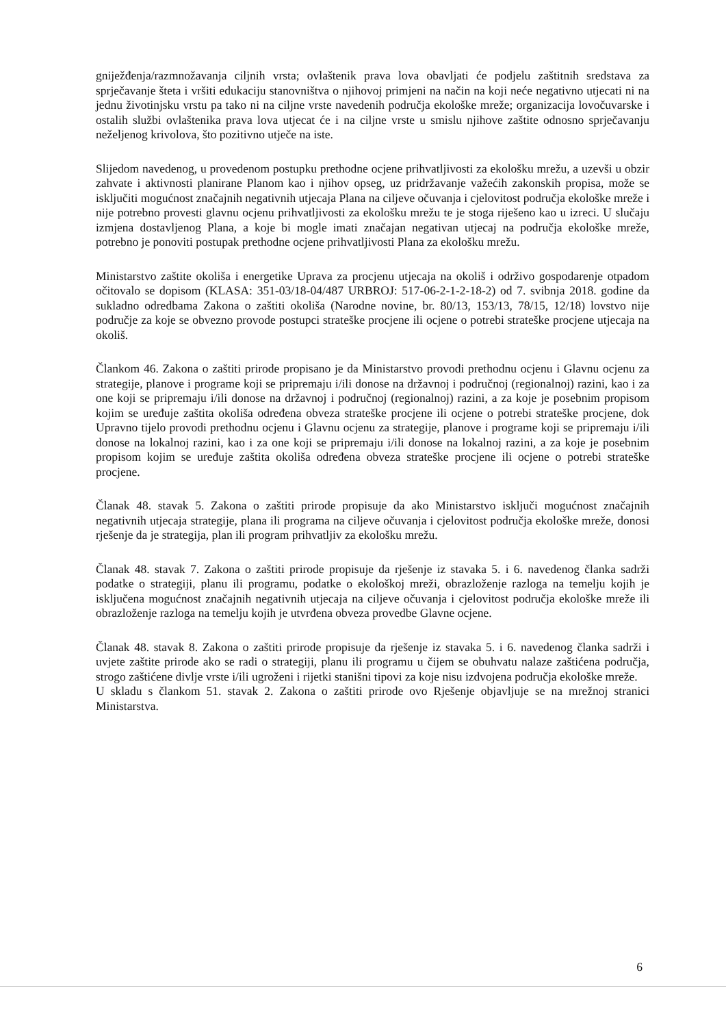gniježđenja/razmnožavanja ciljnih vrsta; ovlaštenik prava lova obavljati će podjelu zaštitnih sredstava za sprječavanje šteta i vršiti edukaciju stanovništva o njihovoj primjeni na način na koji neće negativno utjecati ni na jednu životinjsku vrstu pa tako ni na ciljne vrste navedenih područja ekološke mreže; organizacija lovočuvarske i ostalih službi ovlaštenika prava lova utjecat će i na ciljne vrste u smislu njihove zaštite odnosno sprječavanju neželjenog krivolova, što pozitivno utječe na iste.
Slijedom navedenog, u provedenom postupku prethodne ocjene prihvatljivosti za ekološku mrežu, a uzevši u obzir zahvate i aktivnosti planirane Planom kao i njihov opseg, uz pridržavanje važećih zakonskih propisa, može se isključiti mogućnost značajnih negativnih utjecaja Plana na ciljeve očuvanja i cjelovitost područja ekološke mreže i nije potrebno provesti glavnu ocjenu prihvatljivosti za ekološku mrežu te je stoga riješeno kao u izreci. U slučaju izmjena dostavljenog Plana, a koje bi mogle imati značajan negativan utjecaj na područja ekološke mreže, potrebno je ponoviti postupak prethodne ocjene prihvatljivosti Plana za ekološku mrežu.
Ministarstvo zaštite okoliša i energetike Uprava za procjenu utjecaja na okoliš i održivo gospodarenje otpadom očitovalo se dopisom (KLASA: 351-03/18-04/487 URBROJ: 517-06-2-1-2-18-2) od 7. svibnja 2018. godine da sukladno odredbama Zakona o zaštiti okoliša (Narodne novine, br. 80/13, 153/13, 78/15, 12/18) lovstvo nije područje za koje se obvezno provode postupci strateške procjene ili ocjene o potrebi strateške procjene utjecaja na okoliš.
Člankom 46. Zakona o zaštiti prirode propisano je da Ministarstvo provodi prethodnu ocjenu i Glavnu ocjenu za strategije, planove i programe koji se pripremaju i/ili donose na državnoj i područnoj (regionalnoj) razini, kao i za one koji se pripremaju i/ili donose na državnoj i područnoj (regionalnoj) razini, a za koje je posebnim propisom kojim se uređuje zaštita okoliša određena obveza strateške procjene ili ocjene o potrebi strateške procjene, dok Upravno tijelo provodi prethodnu ocjenu i Glavnu ocjenu za strategije, planove i programe koji se pripremaju i/ili donose na lokalnoj razini, kao i za one koji se pripremaju i/ili donose na lokalnoj razini, a za koje je posebnim propisom kojim se uređuje zaštita okoliša određena obveza strateške procjene ili ocjene o potrebi strateške procjene.
Članak 48. stavak 5. Zakona o zaštiti prirode propisuje da ako Ministarstvo isključi mogućnost značajnih negativnih utjecaja strategije, plana ili programa na ciljeve očuvanja i cjelovitost područja ekološke mreže, donosi rješenje da je strategija, plan ili program prihvatljiv za ekološku mrežu.
Članak 48. stavak 7. Zakona o zaštiti prirode propisuje da rješenje iz stavaka 5. i 6. navedenog članka sadrži podatke o strategiji, planu ili programu, podatke o ekološkoj mreži, obrazloženje razloga na temelju kojih je isključena mogućnost značajnih negativnih utjecaja na ciljeve očuvanja i cjelovitost područja ekološke mreže ili obrazloženje razloga na temelju kojih je utvrđena obveza provedbe Glavne ocjene.
Članak 48. stavak 8. Zakona o zaštiti prirode propisuje da rješenje iz stavaka 5. i 6. navedenog članka sadrži i uvjete zaštite prirode ako se radi o strategiji, planu ili programu u čijem se obuhvatu nalaze zaštićena područja, strogo zaštićene divlje vrste i/ili ugroženi i rijetki stanišni tipovi za koje nisu izdvojena područja ekološke mreže.
U skladu s člankom 51. stavak 2. Zakona o zaštiti prirode ovo Rješenje objavljuje se na mrežnoj stranici Ministarstva.
6